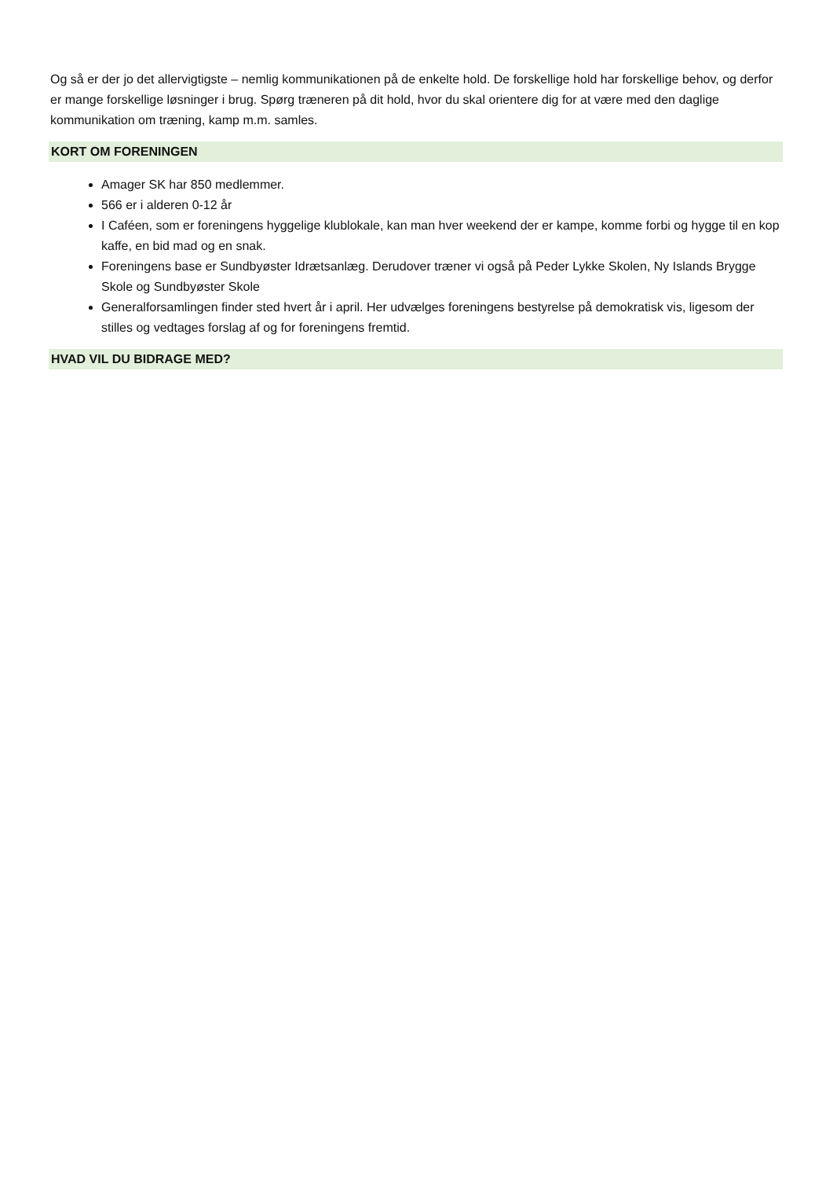Og så er der jo det allervigtigste – nemlig kommunikationen på de enkelte hold. De forskellige hold har forskellige behov, og derfor er mange forskellige løsninger i brug. Spørg træneren på dit hold, hvor du skal orientere dig for at være med den daglige kommunikation om træning, kamp m.m. samles.
KORT OM FORENINGEN
Amager SK har 850 medlemmer.
566 er i alderen 0-12 år
I Caféen, som er foreningens hyggelige klublokale, kan man hver weekend der er kampe, komme forbi og hygge til en kop kaffe, en bid mad og en snak.
Foreningens base er Sundbyøster Idrætsanlæg. Derudover træner vi også på Peder Lykke Skolen, Ny Islands Brygge Skole og Sundbyøster Skole
Generalforsamlingen finder sted hvert år i april. Her udvælges foreningens bestyrelse på demokratisk vis, ligesom der stilles og vedtages forslag af og for foreningens fremtid.
HVAD VIL DU BIDRAGE MED?